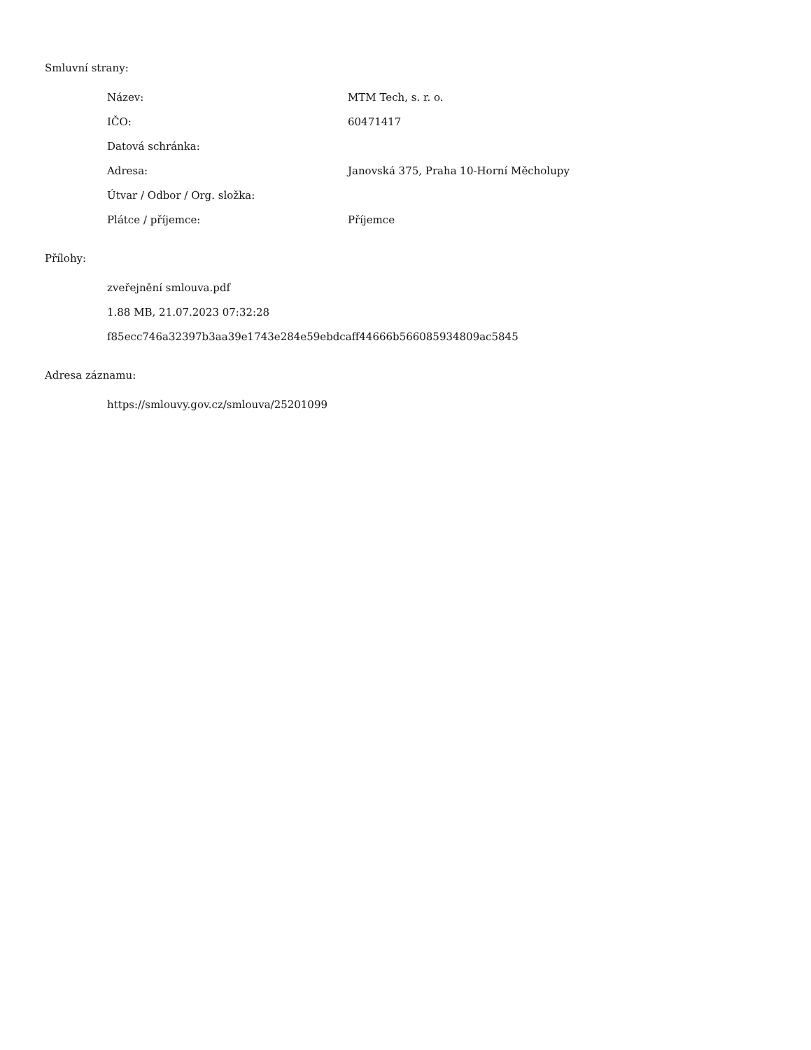Smluvní strany:
| Název: | MTM Tech, s. r. o. |
| IČO: | 60471417 |
| Datová schránka: | |
| Adresa: | Janovská 375, Praha 10-Horní Měcholupy |
| Útvar / Odbor / Org. složka: | |
| Plátce / příjemce: | Příjemce |
Přílohy:
zveřejnění smlouva.pdf
1.88 MB, 21.07.2023 07:32:28
f85ecc746a32397b3aa39e1743e284e59ebdcaff44666b566085934809ac5845
Adresa záznamu:
https://smlouvy.gov.cz/smlouva/25201099